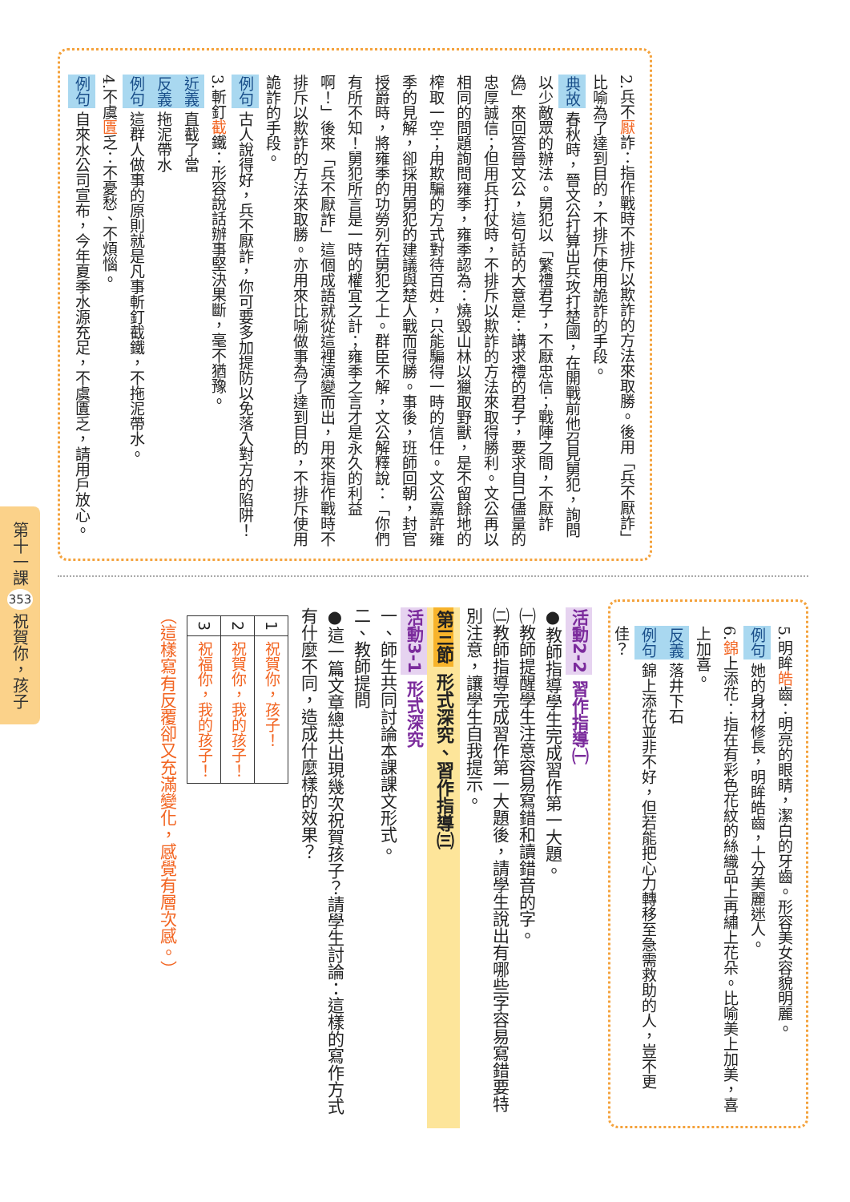第十一課 353 祝賀你，孩子
2.兵不厭詐：指作戰時不排斥以欺詐的方法來取勝。後用「兵不厭詐」比喻為了達到目的，不排斥使用詭詐的手段。
典故春秋時，晉文公打算出兵攻打楚國，在開戰前他召見舅犯，詢問以少敵眾的辦法。舅犯以「繁禮君子，不厭忠信；戰陣之間，不厭詐偽」來回答晉文公，這句話的大意是：講求禮的君子，要求自己儘量的忠厚誠信；但用兵打仗時，不排斥以欺詐的方法來取得勝利。文公再以相同的問題詢問雍季，雍季認為：燒毀山林以獵取野獸，是不留餘地的榨取一空；用欺騙的方式對待百姓，只能騙得一時的信任。文公嘉許雍季的見解，卻採用舅犯的建議與楚人戰而得勝。事後，班師回朝，封官授爵時，將雍季的功勞列在舅犯之上。群臣不解，文公解釋說：「你們有所不知！舅犯所言是一時的權宜之計；雍季之言才是永久的利益啊！」後來「兵不厭詐」這個成語就從這裡演變而出，用來指作戰時不排斥以欺詐的方法來取勝。亦用來比喻做事為了達到目的，不排斥使用詭詐的手段。
例句古人說得好，兵不厭詐，你可要多加提防以免落入對方的陷阱！
3.斬釘截鐵：形容說話辦事堅決果斷，毫不猶豫。
近義直截了當
反義拖泥帶水
例句這群人做事的原則就是凡事斬釘截鐵，不拖泥帶水。
4.不虞匱乏：不憂愁、不煩惱。
例句自來水公司宣布，今年夏季水源充足，不虞匱乏，請用戶放心。
5.明眸皓齒：明亮的眼睛，潔白的牙齒。形容美女容貌明麗。
例句她的身材修長，明眸皓齒，十分美麗迷人。
6.錦上添花：指在有彩色花紋的絲織品上再繡上花朵。比喻美上加美，喜上加喜。
反義落井下石
例句錦上添花並非不好，但若能把心力轉移至急需救助的人，豈不更佳？
活動2-2 習作指導㈠
●教師指導學生完成習作第一大題。
㈠教師提醒學生注意容易寫錯和讀錯音的字。
㈡教師指導完成習作第一大題後，請學生說出有哪些字容易寫錯要特別注意，讓學生自我提示。
第三節 形式深究、習作指導㈢
活動3-1 形式深究
一、師生共同討論本課課文形式。
二、教師提問
●這一篇文章總共出現幾次祝賀孩子？請學生討論：這樣的寫作方式有什麼不同，造成什麼樣的效果？
| 1 | 祝賀你，孩子！ |
| 2 | 祝賀你，我的孩子！ |
| 3 | 祝福你，我的孩子！ |
（這樣寫有反覆卻又充滿變化，感覺有層次感。）